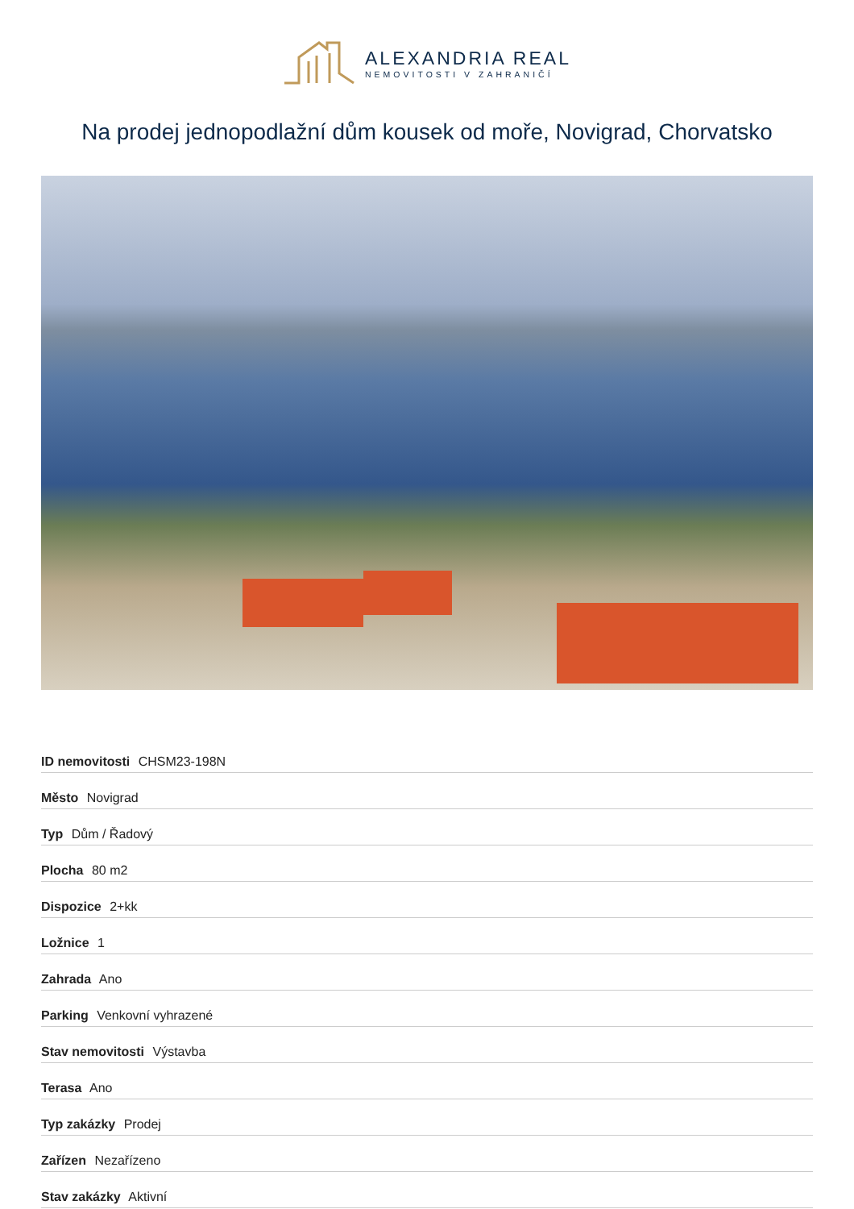ALEXANDRIA REAL
NEMOVITOSTI V ZAHRANIČÍ
Na prodej jednopodlažní dům kousek od moře, Novigrad, Chorvatsko
| ID nemovitosti CHSM23-198N |
| Město Novigrad |
| Typ Dům / Řadový |
| Plocha 80 m2 |
| Dispozice 2+kk |
| Ložnice 1 |
| Zahrada Ano |
| Parking Venkovní vyhrazené |
| Stav nemovitosti Výstavba |
| Terasa Ano |
| Typ zakázky Prodej |
| Zařízen Nezařízeno |
| Stav zakázky Aktivní |